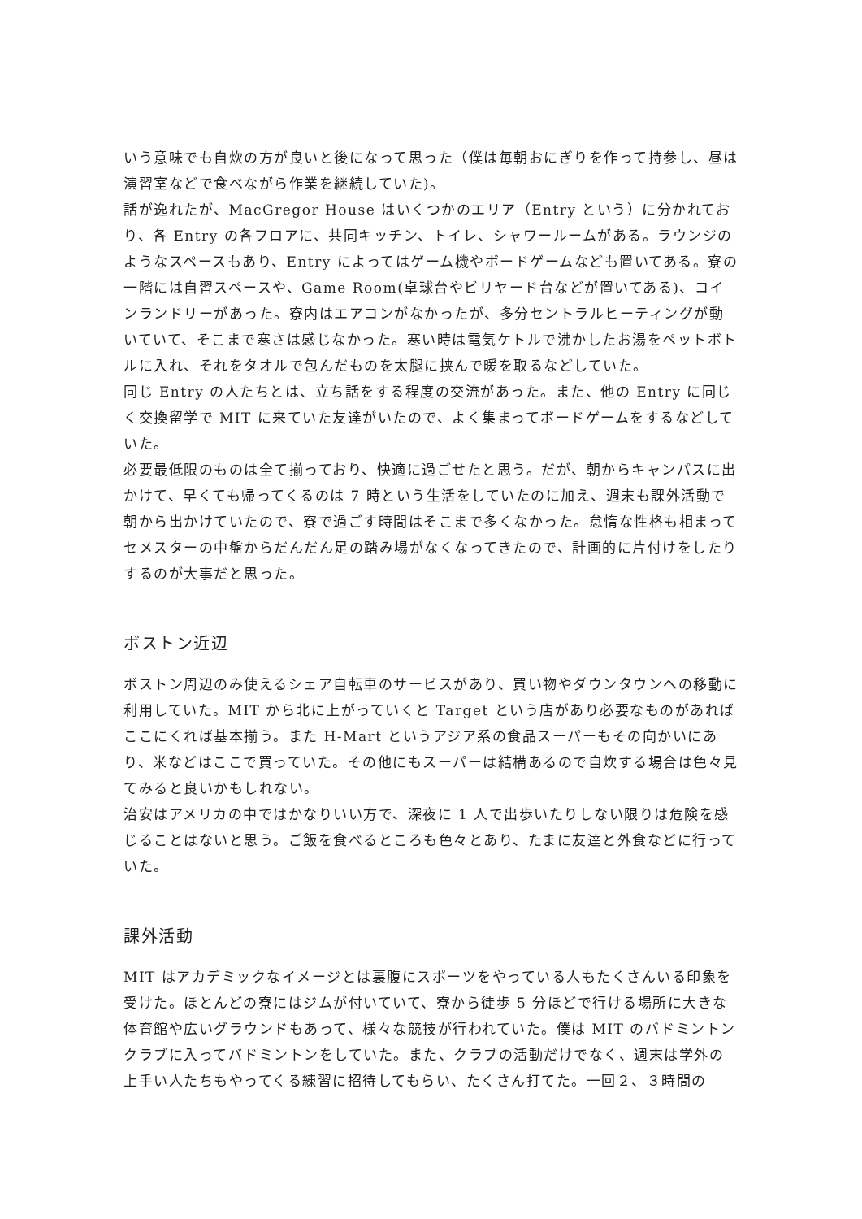いう意味でも自炊の方が良いと後になって思った（僕は毎朝おにぎりを作って持参し、昼は演習室などで食べながら作業を継続していた)。
話が逸れたが、MacGregor House はいくつかのエリア（Entry という）に分かれており、各 Entry の各フロアに、共同キッチン、トイレ、シャワールームがある。ラウンジのようなスペースもあり、Entry によってはゲーム機やボードゲームなども置いてある。寮の一階には自習スペースや、Game Room(卓球台やビリヤード台などが置いてある)、コインランドリーがあった。寮内はエアコンがなかったが、多分セントラルヒーティングが動いていて、そこまで寒さは感じなかった。寒い時は電気ケトルで沸かしたお湯をペットボトルに入れ、それをタオルで包んだものを太腿に挟んで暖を取るなどしていた。
同じ Entry の人たちとは、立ち話をする程度の交流があった。また、他の Entry に同じく交換留学で MIT に来ていた友達がいたので、よく集まってボードゲームをするなどしていた。
必要最低限のものは全て揃っており、快適に過ごせたと思う。だが、朝からキャンパスに出かけて、早くても帰ってくるのは 7 時という生活をしていたのに加え、週末も課外活動で朝から出かけていたので、寮で過ごす時間はそこまで多くなかった。怠惰な性格も相まってセメスターの中盤からだんだん足の踏み場がなくなってきたので、計画的に片付けをしたりするのが大事だと思った。
ボストン近辺
ボストン周辺のみ使えるシェア自転車のサービスがあり、買い物やダウンタウンへの移動に利用していた。MIT から北に上がっていくと Target という店があり必要なものがあればここにくれば基本揃う。また H-Mart というアジア系の食品スーパーもその向かいにあり、米などはここで買っていた。その他にもスーパーは結構あるので自炊する場合は色々見てみると良いかもしれない。
治安はアメリカの中ではかなりいい方で、深夜に 1 人で出歩いたりしない限りは危険を感じることはないと思う。ご飯を食べるところも色々とあり、たまに友達と外食などに行っていた。
課外活動
MIT はアカデミックなイメージとは裏腹にスポーツをやっている人もたくさんいる印象を受けた。ほとんどの寮にはジムが付いていて、寮から徒歩 5 分ほどで行ける場所に大きな体育館や広いグラウンドもあって、様々な競技が行われていた。僕は MIT のバドミントンクラブに入ってバドミントンをしていた。また、クラブの活動だけでなく、週末は学外の上手い人たちもやってくる練習に招待してもらい、たくさん打てた。一回２、３時間の